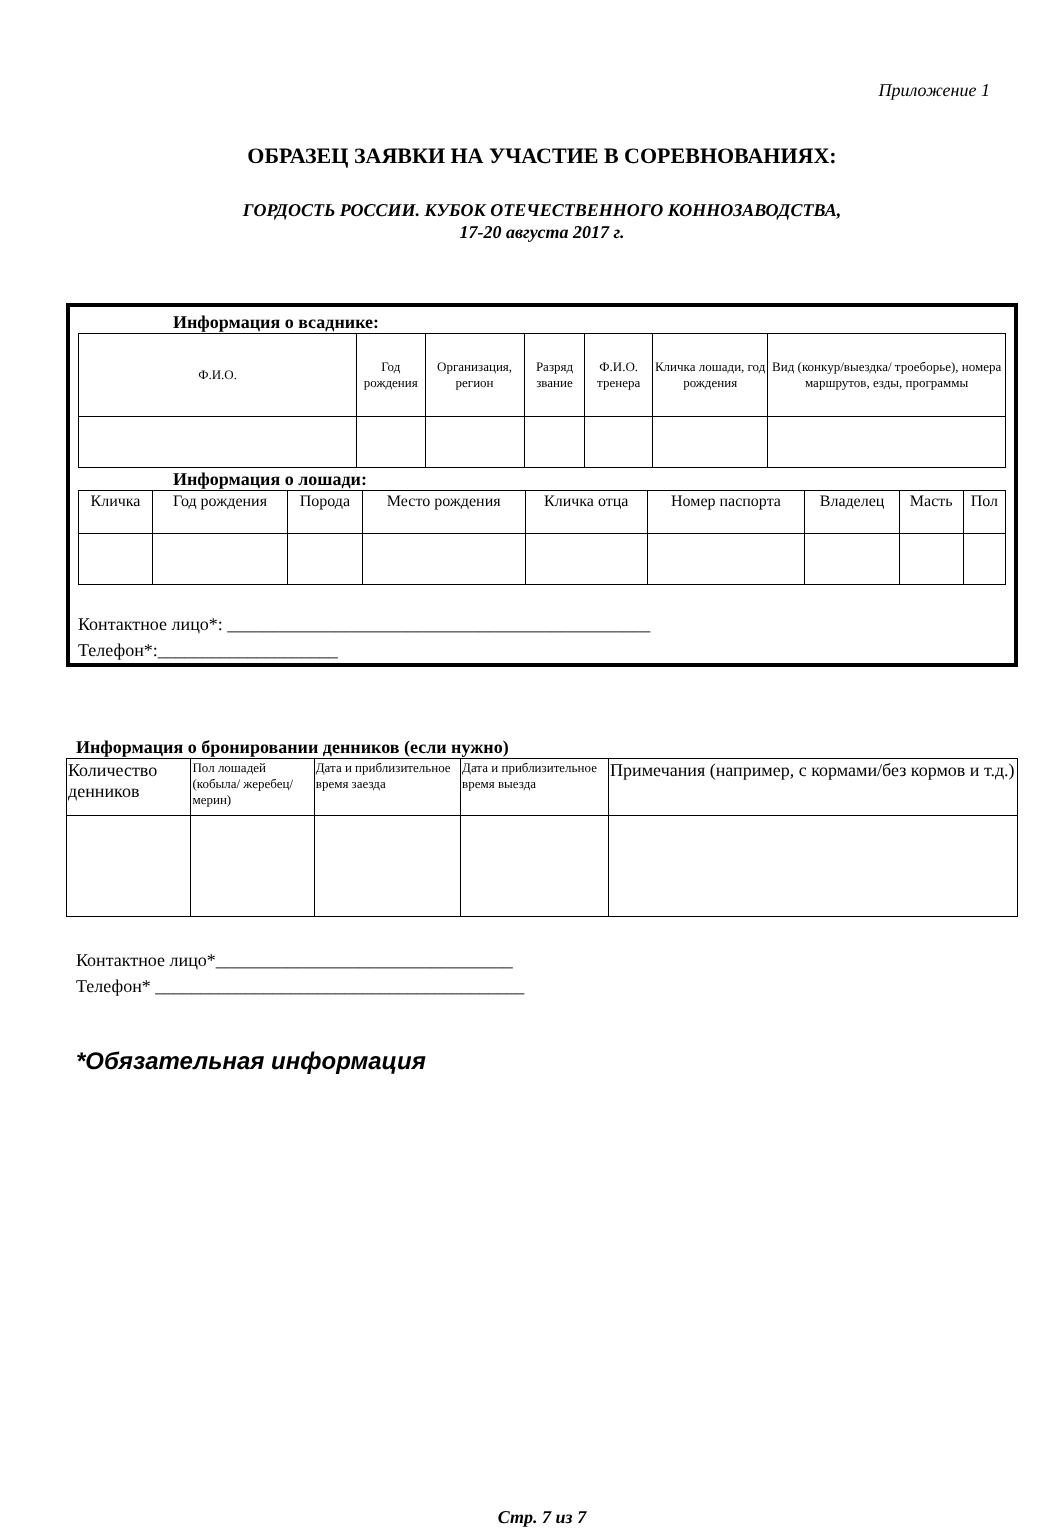Приложение 1
ОБРАЗЕЦ ЗАЯВКИ НА УЧАСТИЕ В СОРЕВНОВАНИЯХ:
ГОРДОСТЬ РОССИИ. КУБОК ОТЕЧЕСТВЕННОГО КОННОЗАВОДСТВА,
17-20 августа 2017 г.
Информация о всаднике:
| Ф.И.О. | Год рождения | Организация, регион | Разряд звание | Ф.И.О. тренера | Кличка лошади, год рождения | Вид (конкур/выездка/ троеборье), номера маршрутов, езды, программы |
| --- | --- | --- | --- | --- | --- | --- |
Информация о лошади:
| Кличка | Год рождения | Порода | Место рождения | Кличка отца | Номер паспорта | Владелец | Масть | Пол |
| --- | --- | --- | --- | --- | --- | --- | --- | --- |
Контактное лицо*: _______________________________________________
Телефон*:____________________
Информация о бронировании денников (если нужно)
| Количество денников | Пол лошадей (кобыла/ жеребец/мерин) | Дата и приблизительное время заезда | Дата и приблизительное время выезда | Примечания (например, с кормами/без кормов и т.д.) |
| --- | --- | --- | --- | --- |
Контактное лицо*_________________________________
Телефон* _________________________________________
*Обязательная информация
Стр. 7 из 7